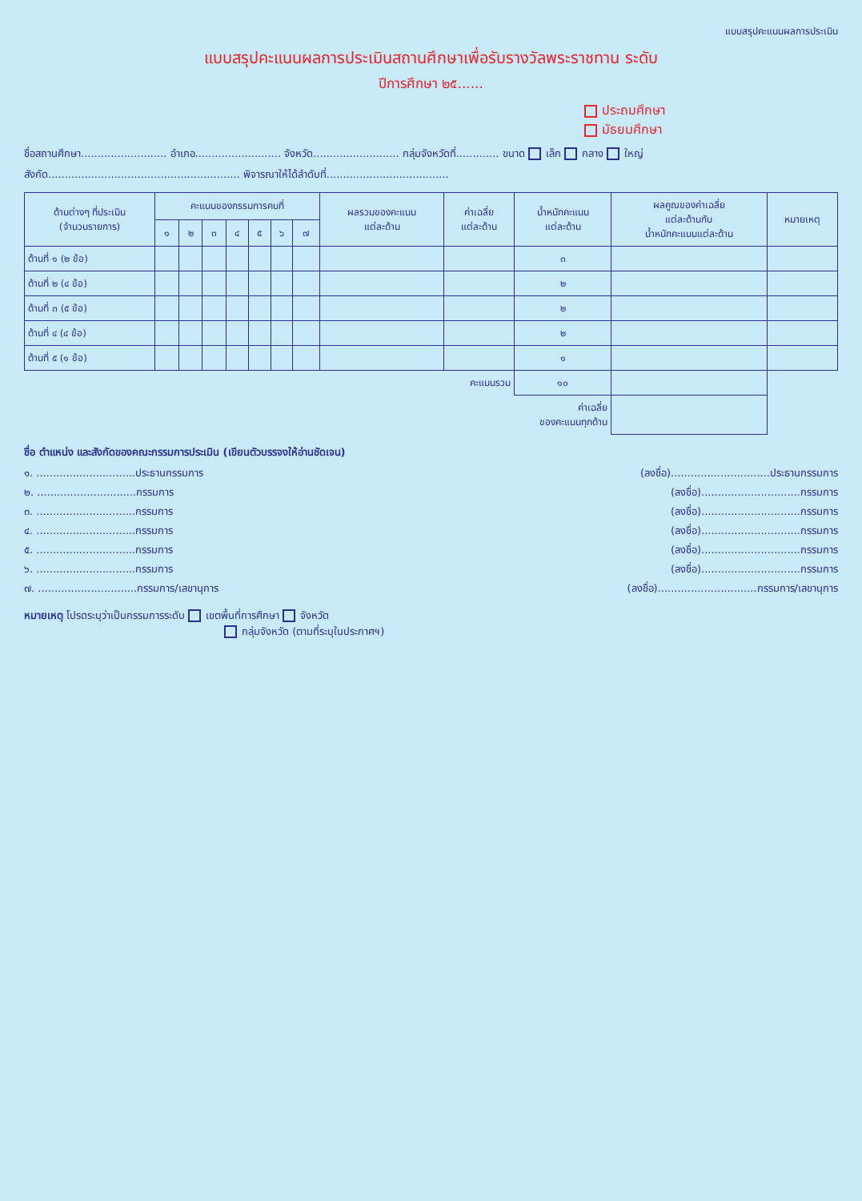แบบสรุปคะแนนผลการประเมิน
แบบสรุปคะแนนผลการประเมินสถานศึกษาเพื่อรับรางวัลพระราชทาน ระดับ
ปีการศึกษา ๒๕......
ประถมศึกษา
มัธยมศึกษา
ชื่อสถานศึกษา.......................... อำเภอ.......................... จังหวัด.......................... กลุ่มจังหวัดที่............. ขนาด เล็ก กลาง ใหญ่
สังกัด.......................................................... พิจารณาให้ได้ลำดับที่.....................................
| ด้านต่างๆ ที่ประเมิน (จำนวนรายการ) | คะแนนของกรรมการคนที่ | | | | | | | ผลรวมของคะแนน แต่ละด้าน | ค่าเฉลี่ย แต่ละด้าน | น้ำหนักคะแนน แต่ละด้าน | ผลคูณของค่าเฉลี่ย แต่ละด้านกับ น้ำหนักคะแนนแต่ละด้าน | หมายเหตุ |
| --- | --- | --- | --- | --- | --- | --- | --- | --- | --- | --- | --- | --- |
| | ๑ | ๒ | ๓ | ๔ | ๕ | ๖ | ๗ | | | | | |
| ด้านที่ ๑ (๒ ข้อ) | | | | | | | | | | ๓ | | |
| ด้านที่ ๒ (๔ ข้อ) | | | | | | | | | | ๒ | | |
| ด้านที่ ๓ (๕ ข้อ) | | | | | | | | | | ๒ | | |
| ด้านที่ ๔ (๔ ข้อ) | | | | | | | | | | ๒ | | |
| ด้านที่ ๕ (๑ ข้อ) | | | | | | | | | | ๑ | | |
| คะแนนรวม | | | | | | | | | | ๑๐ | | |
| ค่าเฉลี่ย ของคะแนนทุกด้าน | | | | | | | | | | | | |
ชื่อ ตำแหน่ง และสังกัดของคณะกรรมการประเมิน (เขียนตัวบรรจงให้อ่านชัดเจน)
๑. ..............................ประธานกรรมการ (ลงชื่อ)..............................ประธานกรรมการ
๒. ..............................กรรมการ (ลงชื่อ)..............................กรรมการ
๓. ..............................กรรมการ (ลงชื่อ)..............................กรรมการ
๔. ..............................กรรมการ (ลงชื่อ)..............................กรรมการ
๕. ..............................กรรมการ (ลงชื่อ)..............................กรรมการ
๖. ..............................กรรมการ (ลงชื่อ)..............................กรรมการ
๗. ..............................กรรมการ/เลขานุการ (ลงชื่อ)..............................กรรมการ/เลขานุการ
หมายเหตุ โปรดระบุว่าเป็นกรรมการระดับ เขตพื้นที่การศึกษา จังหวัด
กลุ่มจังหวัด (ตามที่ระบุในประกาศฯ)